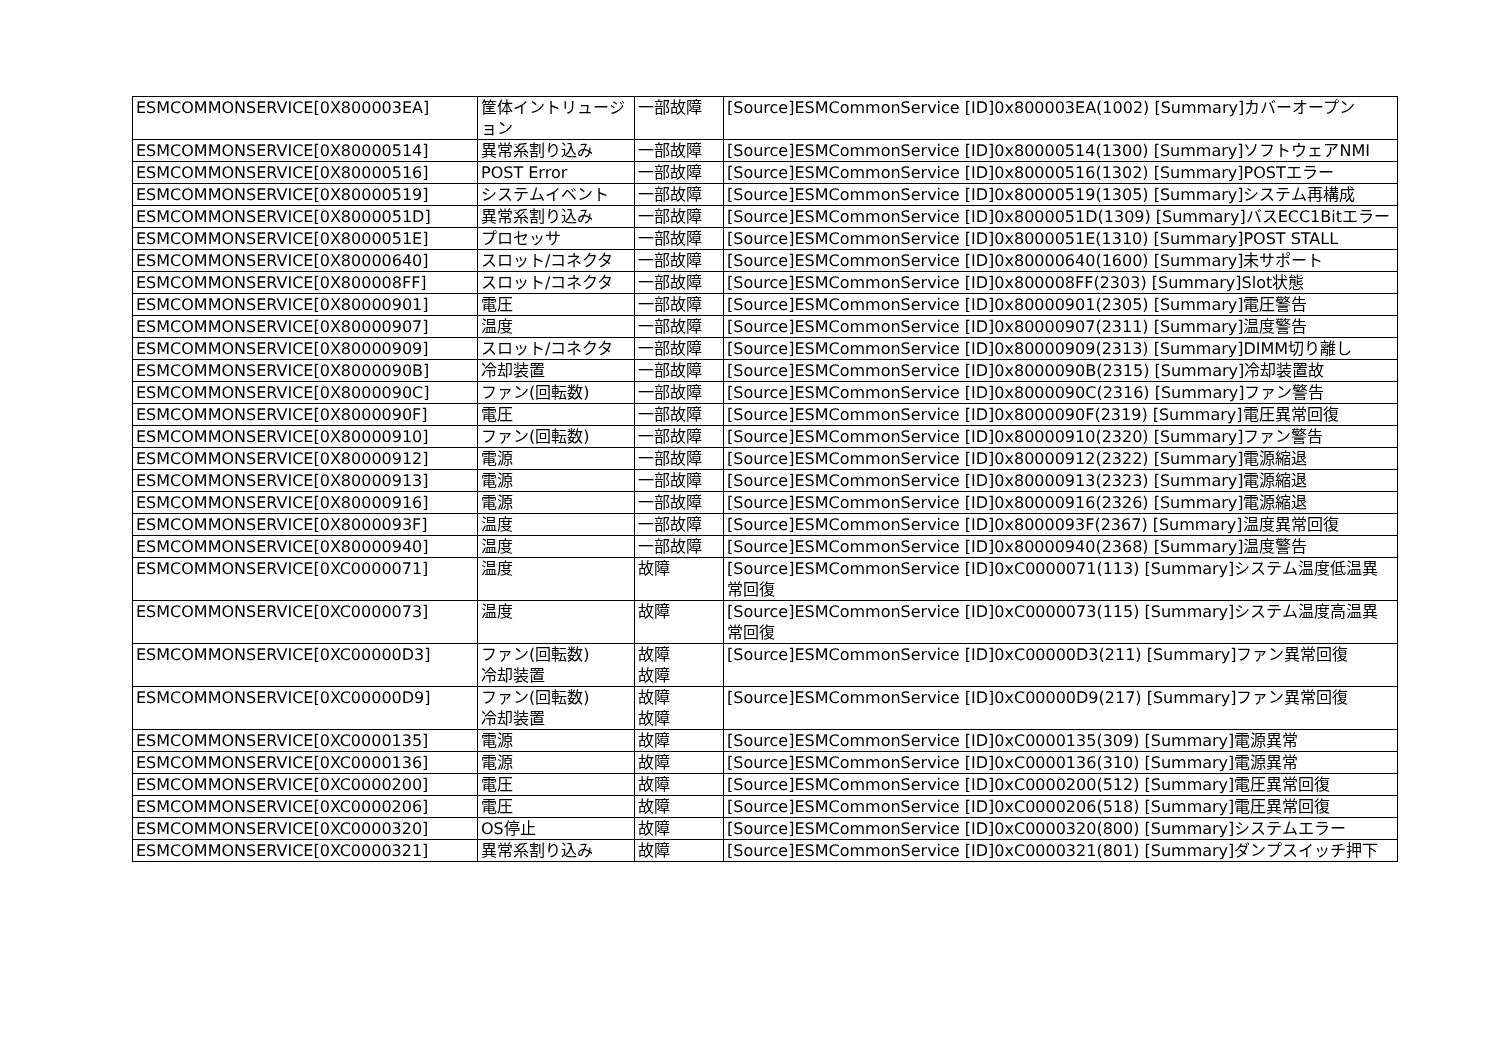| ESMCOMMONSERVICE[0X800003EA] | 筐体イントリュージョン | 一部故障 | [Source]ESMCommonService [ID]0x800003EA(1002) [Summary]カバーオープン |
| ESMCOMMONSERVICE[0X80000514] | 異常系割り込み | 一部故障 | [Source]ESMCommonService [ID]0x80000514(1300) [Summary]ソフトウェアNMI |
| ESMCOMMONSERVICE[0X80000516] | POST Error | 一部故障 | [Source]ESMCommonService [ID]0x80000516(1302) [Summary]POSTエラー |
| ESMCOMMONSERVICE[0X80000519] | システムイベント | 一部故障 | [Source]ESMCommonService [ID]0x80000519(1305) [Summary]システム再構成 |
| ESMCOMMONSERVICE[0X8000051D] | 異常系割り込み | 一部故障 | [Source]ESMCommonService [ID]0x8000051D(1309) [Summary]バスECC1Bitエラー |
| ESMCOMMONSERVICE[0X8000051E] | プロセッサ | 一部故障 | [Source]ESMCommonService [ID]0x8000051E(1310) [Summary]POST STALL |
| ESMCOMMONSERVICE[0X80000640] | スロット/コネクタ | 一部故障 | [Source]ESMCommonService [ID]0x80000640(1600) [Summary]未サポート |
| ESMCOMMONSERVICE[0X800008FF] | スロット/コネクタ | 一部故障 | [Source]ESMCommonService [ID]0x800008FF(2303) [Summary]Slot状態 |
| ESMCOMMONSERVICE[0X80000901] | 電圧 | 一部故障 | [Source]ESMCommonService [ID]0x80000901(2305) [Summary]電圧警告 |
| ESMCOMMONSERVICE[0X80000907] | 温度 | 一部故障 | [Source]ESMCommonService [ID]0x80000907(2311) [Summary]温度警告 |
| ESMCOMMONSERVICE[0X80000909] | スロット/コネクタ | 一部故障 | [Source]ESMCommonService [ID]0x80000909(2313) [Summary]DIMM切り離し |
| ESMCOMMONSERVICE[0X8000090B] | 冷却装置 | 一部故障 | [Source]ESMCommonService [ID]0x8000090B(2315) [Summary]冷却装置故 |
| ESMCOMMONSERVICE[0X8000090C] | ファン(回転数) | 一部故障 | [Source]ESMCommonService [ID]0x8000090C(2316) [Summary]ファン警告 |
| ESMCOMMONSERVICE[0X8000090F] | 電圧 | 一部故障 | [Source]ESMCommonService [ID]0x8000090F(2319) [Summary]電圧異常回復 |
| ESMCOMMONSERVICE[0X80000910] | ファン(回転数) | 一部故障 | [Source]ESMCommonService [ID]0x80000910(2320) [Summary]ファン警告 |
| ESMCOMMONSERVICE[0X80000912] | 電源 | 一部故障 | [Source]ESMCommonService [ID]0x80000912(2322) [Summary]電源縮退 |
| ESMCOMMONSERVICE[0X80000913] | 電源 | 一部故障 | [Source]ESMCommonService [ID]0x80000913(2323) [Summary]電源縮退 |
| ESMCOMMONSERVICE[0X80000916] | 電源 | 一部故障 | [Source]ESMCommonService [ID]0x80000916(2326) [Summary]電源縮退 |
| ESMCOMMONSERVICE[0X8000093F] | 温度 | 一部故障 | [Source]ESMCommonService [ID]0x8000093F(2367) [Summary]温度異常回復 |
| ESMCOMMONSERVICE[0X80000940] | 温度 | 一部故障 | [Source]ESMCommonService [ID]0x80000940(2368) [Summary]温度警告 |
| ESMCOMMONSERVICE[0XC0000071] | 温度 | 故障 | [Source]ESMCommonService [ID]0xC0000071(113) [Summary]システム温度低温異常回復 |
| ESMCOMMONSERVICE[0XC0000073] | 温度 | 故障 | [Source]ESMCommonService [ID]0xC0000073(115) [Summary]システム温度高温異常回復 |
| ESMCOMMONSERVICE[0XC00000D3] | ファン(回転数) 冷却装置 | 故障 故障 | [Source]ESMCommonService [ID]0xC00000D3(211) [Summary]ファン異常回復 |
| ESMCOMMONSERVICE[0XC00000D9] | ファン(回転数) 冷却装置 | 故障 故障 | [Source]ESMCommonService [ID]0xC00000D9(217) [Summary]ファン異常回復 |
| ESMCOMMONSERVICE[0XC0000135] | 電源 | 故障 | [Source]ESMCommonService [ID]0xC0000135(309) [Summary]電源異常 |
| ESMCOMMONSERVICE[0XC0000136] | 電源 | 故障 | [Source]ESMCommonService [ID]0xC0000136(310) [Summary]電源異常 |
| ESMCOMMONSERVICE[0XC0000200] | 電圧 | 故障 | [Source]ESMCommonService [ID]0xC0000200(512) [Summary]電圧異常回復 |
| ESMCOMMONSERVICE[0XC0000206] | 電圧 | 故障 | [Source]ESMCommonService [ID]0xC0000206(518) [Summary]電圧異常回復 |
| ESMCOMMONSERVICE[0XC0000320] | OS停止 | 故障 | [Source]ESMCommonService [ID]0xC0000320(800) [Summary]システムエラー |
| ESMCOMMONSERVICE[0XC0000321] | 異常系割り込み | 故障 | [Source]ESMCommonService [ID]0xC0000321(801) [Summary]ダンプスイッチ押下 |